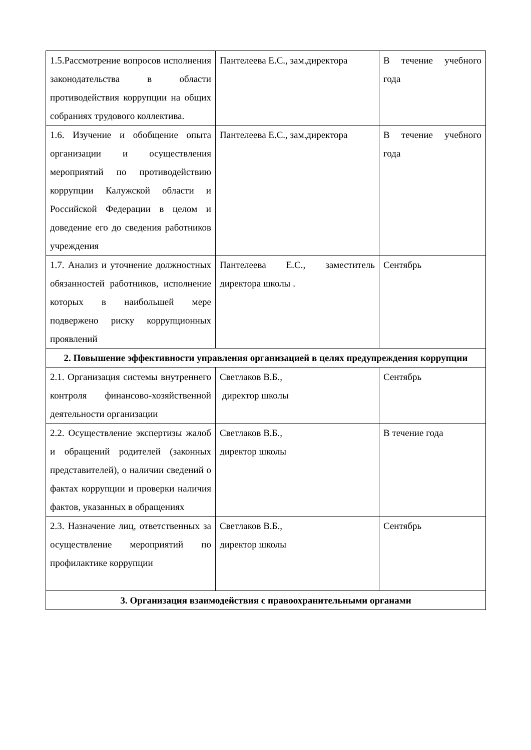| 1.5.Рассмотрение вопросов исполнения законодательства в области противодействия коррупции на общих собраниях трудового коллектива. | Пантелеева Е.С., зам.директора | В течение учебного года |
| 1.6. Изучение и обобщение опыта организации и осуществления мероприятий по противодействию коррупции Калужской области и Российской Федерации в целом и доведение его до сведения работников учреждения | Пантелеева Е.С., зам.директора | В течение учебного года |
| 1.7. Анализ и уточнение должностных обязанностей работников, исполнение которых в наибольшей мере подвержено риску коррупционных проявлений | Пантелеева Е.С., заместитель директора школы . | Сентябрь |
| 2. Повышение эффективности управления организацией в целях предупреждения коррупции | | |
| 2.1. Организация системы внутреннего контроля финансово-хозяйственной деятельности организации | Светлаков В.Б., директор школы | Сентябрь |
| 2.2. Осуществление экспертизы жалоб и обращений родителей (законных представителей), о наличии сведений о фактах коррупции и проверки наличия фактов, указанных в обращениях | Светлаков В.Б., директор школы | В течение года |
| 2.3. Назначение лиц, ответственных за осуществление мероприятий по профилактике коррупции | Светлаков В.Б., директор школы | Сентябрь |
| 3. Организация взаимодействия с правоохранительными органами | | |